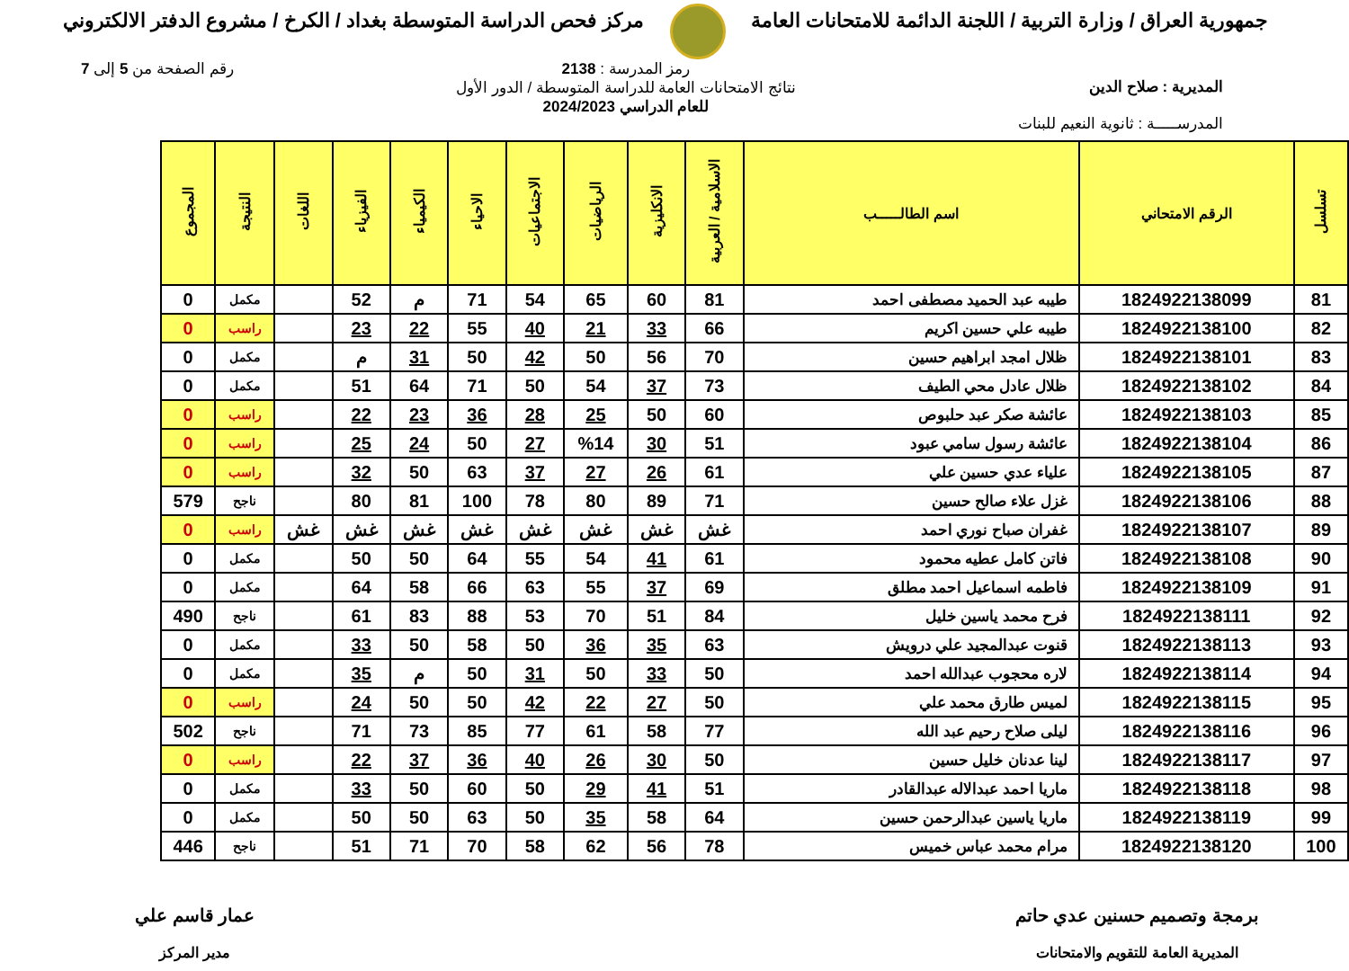جمهورية العراق / وزارة التربية / اللجنة الدائمة للامتحانات العامة
مركز فحص الدراسة المتوسطة بغداد / الكرخ / مشروع الدفتر الالكتروني
المديرية : صلاح الدين
المدرســـــة : ثانوية النعيم للبنات
رمز المدرسة : 2138
نتائج الامتحانات العامة للدراسة المتوسطة / الدور الأول
للعام الدراسي 2024/2023
رقم الصفحة من 5 إلى 7
| تسلسل | الرقم الامتحاني | اسم الطالـــــب | الاسلامية / العربية | الانكليزية | الرياضيات | الاجتماعيات | الاحياء | الكيمياء | الفيزياء | اللغات | النتيجة | المجموع |
| --- | --- | --- | --- | --- | --- | --- | --- | --- | --- | --- | --- | --- |
| 81 | 1824922138099 | طيبه عبد الحميد مصطفى احمد | 81 | 60 | 65 | 54 | 71 | م | 52 | | مكمل | 0 |
| 82 | 1824922138100 | طيبه علي حسين اكريم | 66 | 33 | 21 | 40 | 55 | 22 | 23 | | راسب | 0 |
| 83 | 1824922138101 | ظلال امجد ابراهيم حسين | 70 | 56 | 50 | 42 | 50 | 31 | م | | مكمل | 0 |
| 84 | 1824922138102 | ظلال عادل محي الطيف | 73 | 37 | 54 | 50 | 71 | 64 | 51 | | مكمل | 0 |
| 85 | 1824922138103 | عائشة صكر عبد حلبوص | 60 | 50 | 25 | 28 | 36 | 23 | 22 | | راسب | 0 |
| 86 | 1824922138104 | عائشة رسول سامي عبود | 51 | 30 | %14 | 27 | 50 | 24 | 25 | | راسب | 0 |
| 87 | 1824922138105 | علياء عدي حسين علي | 61 | 26 | 27 | 37 | 63 | 50 | 32 | | راسب | 0 |
| 88 | 1824922138106 | غزل علاء صالح حسين | 71 | 89 | 80 | 78 | 100 | 81 | 80 | | ناجح | 579 |
| 89 | 1824922138107 | غفران صباح نوري احمد | غش | غش | غش | غش | غش | غش | غش | غش | راسب | 0 |
| 90 | 1824922138108 | فاتن كامل عطيه محمود | 61 | 41 | 54 | 55 | 64 | 50 | 50 | | مكمل | 0 |
| 91 | 1824922138109 | فاطمه اسماعيل احمد مطلق | 69 | 37 | 55 | 63 | 66 | 58 | 64 | | مكمل | 0 |
| 92 | 1824922138111 | فرح محمد ياسين خليل | 84 | 51 | 70 | 53 | 88 | 83 | 61 | | ناجح | 490 |
| 93 | 1824922138113 | قنوت عبدالمجيد علي درويش | 63 | 35 | 36 | 50 | 58 | 50 | 33 | | مكمل | 0 |
| 94 | 1824922138114 | لاره محجوب عبدالله احمد | 50 | 33 | 50 | 31 | 50 | م | 35 | | مكمل | 0 |
| 95 | 1824922138115 | لميس طارق محمد علي | 50 | 27 | 22 | 42 | 50 | 50 | 24 | | راسب | 0 |
| 96 | 1824922138116 | ليلى صلاح رحيم عبد الله | 77 | 58 | 61 | 77 | 85 | 73 | 71 | | ناجح | 502 |
| 97 | 1824922138117 | لينا عدنان خليل حسين | 50 | 30 | 26 | 40 | 36 | 37 | 22 | | راسب | 0 |
| 98 | 1824922138118 | ماريا احمد عبدالاله عبدالقادر | 51 | 41 | 29 | 50 | 60 | 50 | 33 | | مكمل | 0 |
| 99 | 1824922138119 | ماريا ياسين عبدالرحمن حسين | 64 | 58 | 35 | 50 | 63 | 50 | 50 | | مكمل | 0 |
| 100 | 1824922138120 | مرام محمد عباس خميس | 78 | 56 | 62 | 58 | 70 | 71 | 51 | | ناجح | 446 |
برمجة وتصميم حسنين عدي حاتم
المديرية العامة للتقويم والامتحانات
عمار قاسم علي
مدير المركز